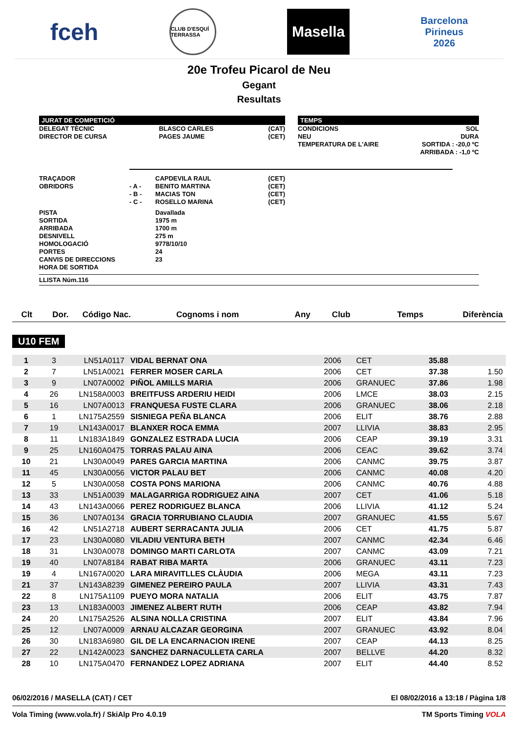fceh CLUB D'ESQUÍ TERRASSA Masella Barcelona
Pirineus
2026
20e Trofeu Picarol de Neu
Gegant
Resultats
JURAT DE COMPETICIÓ
| DELEGAT TÈCNIC | BLASCO CARLES | (CAT) |
| DIRECTOR DE CURSA | PAGES JAUME | (CET) |
TEMPS
| CONDICIONS | SOL |
| NEU | DURA |
| TEMPERATURA DE L'AIRE | SORTIDA : -20,0 ºC ARRIBADA : -1,0 ºC |
| TRAÇADOR | | CAPDEVILA RAUL | (CET) |
| OBRIDORS | - A - | BENITO MARTINA | (CET) |
| | - B - | MACIAS TON | (CET) |
| | - C - | ROSELLO MARINA | (CET) |
| PISTA | | Davallada | |
| SORTIDA | | 1975 m | |
| ARRIBADA | | 1700 m | |
| DESNIVELL | | 275 m | |
| HOMOLOGACIÓ | | 9778/10/10 | |
| PORTES | | 24 | |
| CANVIS DE DIRECCIONS | | 23 | |
| HORA DE SORTIDA | | | |
LLISTA Núm.116
| Clt | Dor. | Código Nac. | Cognoms i nom | Any | Club | Temps | Diferència |
| --- | --- | --- | --- | --- | --- | --- | --- |
U10 FEM
| 1 | 3 | LN51A0117 | VIDAL BERNAT ONA | 2006 | CET | 35.88 | |
| 2 | 7 | LN51A0021 | FERRER MOSER CARLA | 2006 | CET | 37.38 | 1.50 |
| 3 | 9 | LN07A0002 | PIÑOL AMILLS MARIA | 2006 | GRANUEC | 37.86 | 1.98 |
| 4 | 26 | LN158A0003 | BREITFUSS ARDERIU HEIDI | 2006 | LMCE | 38.03 | 2.15 |
| 5 | 16 | LN07A0013 | FRANQUESA FUSTE CLARA | 2006 | GRANUEC | 38.06 | 2.18 |
| 6 | 1 | LN175A2559 | SISNIEGA PEÑA BLANCA | 2006 | ELIT | 38.76 | 2.88 |
| 7 | 19 | LN143A0017 | BLANXER ROCA EMMA | 2007 | LLIVIA | 38.83 | 2.95 |
| 8 | 11 | LN183A1849 | GONZALEZ ESTRADA LUCIA | 2006 | CEAP | 39.19 | 3.31 |
| 9 | 25 | LN160A0475 | TORRAS PALAU AINA | 2006 | CEAC | 39.62 | 3.74 |
| 10 | 21 | LN30A0049 | PARES GARCIA MARTINA | 2006 | CANMC | 39.75 | 3.87 |
| 11 | 45 | LN30A0056 | VICTOR PALAU BET | 2006 | CANMC | 40.08 | 4.20 |
| 12 | 5 | LN30A0058 | COSTA PONS MARIONA | 2006 | CANMC | 40.76 | 4.88 |
| 13 | 33 | LN51A0039 | MALAGARRIGA RODRIGUEZ AINA | 2007 | CET | 41.06 | 5.18 |
| 14 | 43 | LN143A0066 | PEREZ RODRIGUEZ BLANCA | 2006 | LLIVIA | 41.12 | 5.24 |
| 15 | 36 | LN07A0134 | GRACIA TORRUBIANO CLAUDIA | 2007 | GRANUEC | 41.55 | 5.67 |
| 16 | 42 | LN51A2718 | AUBERT SERRACANTA JULIA | 2006 | CET | 41.75 | 5.87 |
| 17 | 23 | LN30A0080 | VILADIU VENTURA BETH | 2007 | CANMC | 42.34 | 6.46 |
| 18 | 31 | LN30A0078 | DOMINGO MARTI CARLOTA | 2007 | CANMC | 43.09 | 7.21 |
| 19 | 40 | LN07A8184 | RABAT RIBA MARTA | 2006 | GRANUEC | 43.11 | 7.23 |
| 19 | 4 | LN167A0020 | LARA MIRAVITLLES CLÀUDIA | 2006 | MEGA | 43.11 | 7.23 |
| 21 | 37 | LN143A8239 | GIMENEZ PEREIRO PAULA | 2007 | LLIVIA | 43.31 | 7.43 |
| 22 | 8 | LN175A1109 | PUEYO MORA NATALIA | 2006 | ELIT | 43.75 | 7.87 |
| 23 | 13 | LN183A0003 | JIMENEZ ALBERT RUTH | 2006 | CEAP | 43.82 | 7.94 |
| 24 | 20 | LN175A2526 | ALSINA NOLLA CRISTINA | 2007 | ELIT | 43.84 | 7.96 |
| 25 | 12 | LN07A0009 | ARNAU ALCAZAR GEORGINA | 2007 | GRANUEC | 43.92 | 8.04 |
| 26 | 30 | LN183A6980 | GIL DE LA ENCARNACION IRENE | 2007 | CEAP | 44.13 | 8.25 |
| 27 | 22 | LN142A0023 | SANCHEZ DARNACULLETA CARLA | 2007 | BELLVE | 44.20 | 8.32 |
| 28 | 10 | LN175A0470 | FERNANDEZ LOPEZ ADRIANA | 2007 | ELIT | 44.40 | 8.52 |
06/02/2016 / MASELLA (CAT) / CET El 08/02/2016 a 13:18 / Pàgina 1/8
Vola Timing (www.vola.fr) / SkiAlp Pro 4.0.19 TM Sports Timing VOLA